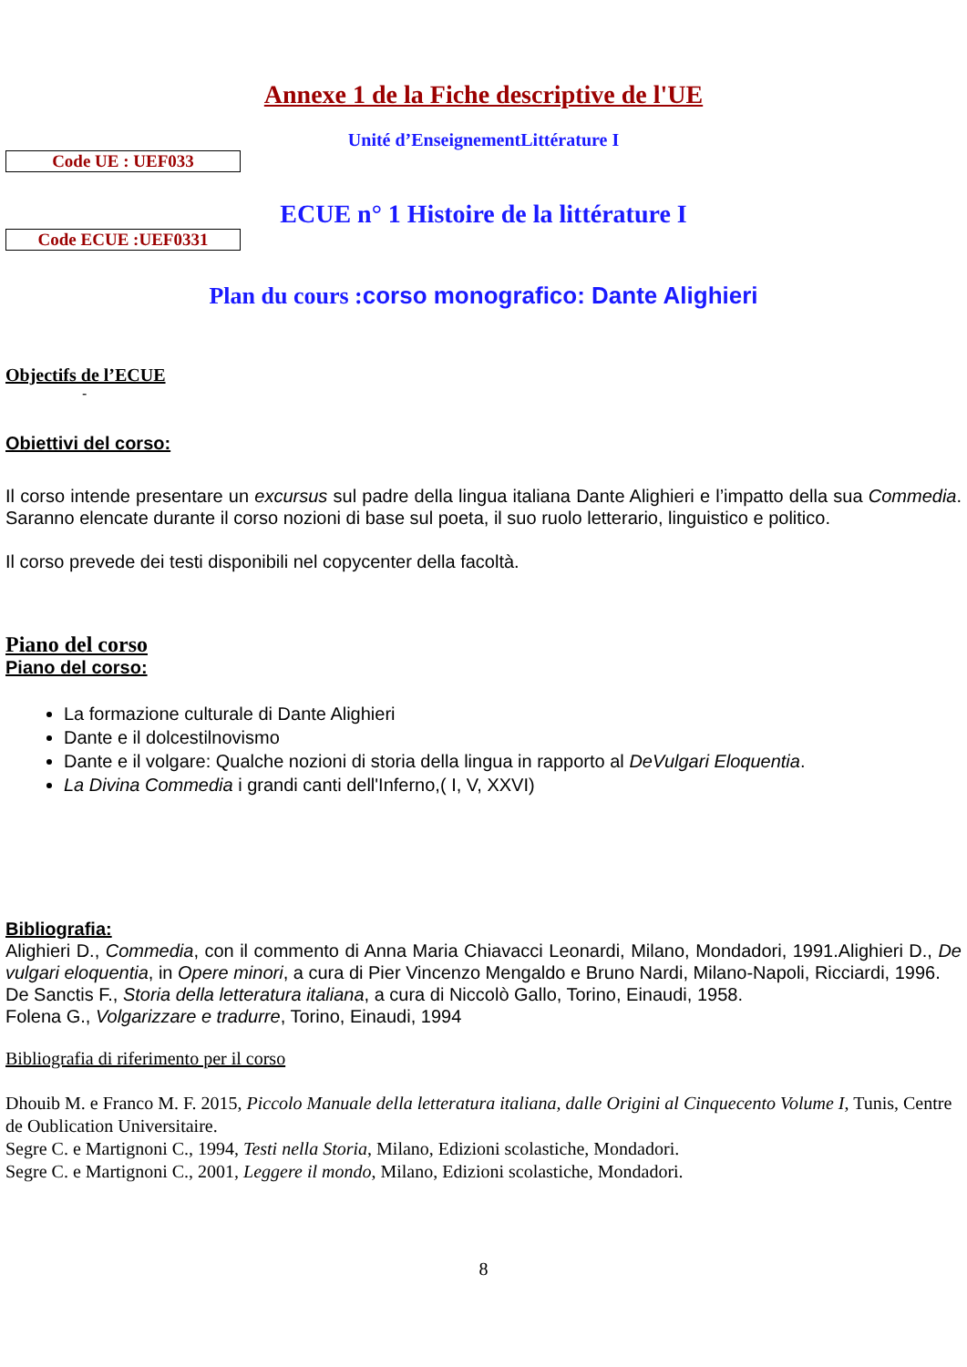Annexe 1 de la Fiche descriptive de l'UE
Unité d’EnseignementLittérature I
Code UE : UEF033
ECUE n° 1 Histoire de la littérature I
Code ECUE :UEF0331
Plan du cours : corso monografico: Dante Alighieri
Objectifs de l’ECUE
-
Obiettivi del corso:
Il corso intende presentare un excursus sul padre della lingua italiana Dante Alighieri e l’impatto della sua Commedia. Saranno elencate durante il corso nozioni di base sul poeta, il suo ruolo letterario, linguistico e politico.
Il corso prevede dei testi disponibili nel copycenter della facoltà.
Piano del corso
Piano del corso:
La formazione culturale di Dante Alighieri
Dante e il dolcestilnovismo
Dante e il volgare: Qualche nozioni di storia della lingua in rapporto al DeVulgari Eloquentia.
La Divina Commedia i grandi canti dell'Inferno,( I, V, XXVI)
Bibliografia:
Alighieri D., Commedia, con il commento di Anna Maria Chiavacci Leonardi, Milano, Mondadori, 1991.Alighieri D., De vulgari eloquentia, in Opere minori, a cura di Pier Vincenzo Mengaldo e Bruno Nardi, Milano-Napoli, Ricciardi, 1996.
De Sanctis F., Storia della letteratura italiana, a cura di Niccolò Gallo, Torino, Einaudi, 1958.
Folena G., Volgarizzare e tradurre, Torino, Einaudi, 1994
Bibliografia di riferimento per il corso
Dhouib M. e Franco M. F. 2015, Piccolo Manuale della letteratura italiana, dalle Origini al Cinquecento Volume I, Tunis, Centre de Oublication Universitaire.
Segre C. e Martignoni C., 1994, Testi nella Storia, Milano, Edizioni scolastiche, Mondadori.
Segre C. e Martignoni C., 2001, Leggere il mondo, Milano, Edizioni scolastiche, Mondadori.
8